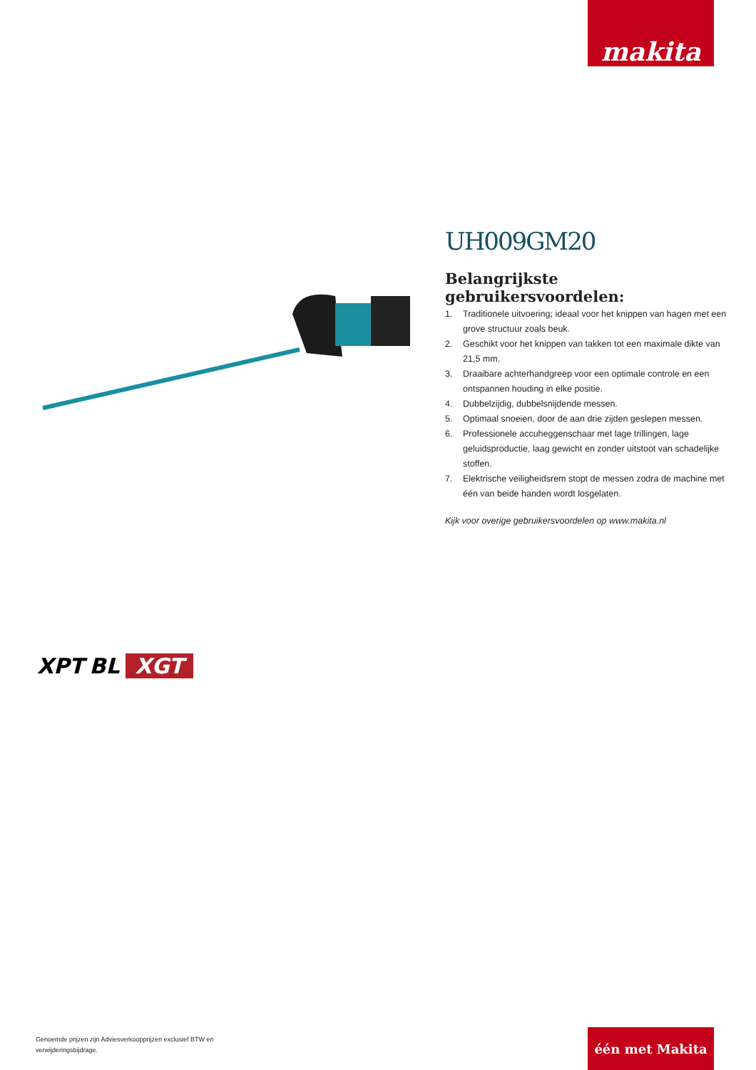makita
UH009GM20
Belangrijkste gebruikersvoordelen:
1. Traditionele uitvoering; ideaal voor het knippen van hagen met een grove structuur zoals beuk.
2. Geschikt voor het knippen van takken tot een maximale dikte van 21,5 mm.
3. Draaibare achterhandgreep voor een optimale controle en een ontspannen houding in elke positie.
4. Dubbelzijdig, dubbelsnijdende messen.
5. Optimaal snoeien, door de aan drie zijden geslepen messen.
6. Professionele accuheggenschaar met lage trillingen, lage geluidsproductie, laag gewicht en zonder uitstoot van schadelijke stoffen.
7. Elektrische veiligheidsrem stopt de messen zodra de machine met één van beide handen wordt losgelaten.
Kijk voor overige gebruikersvoordelen op www.makita.nl
XPT BL XGT
Genoemde prijzen zijn Adviesverkoopprijzen exclusief BTW en verwijderingsbijdrage.
één met Makita